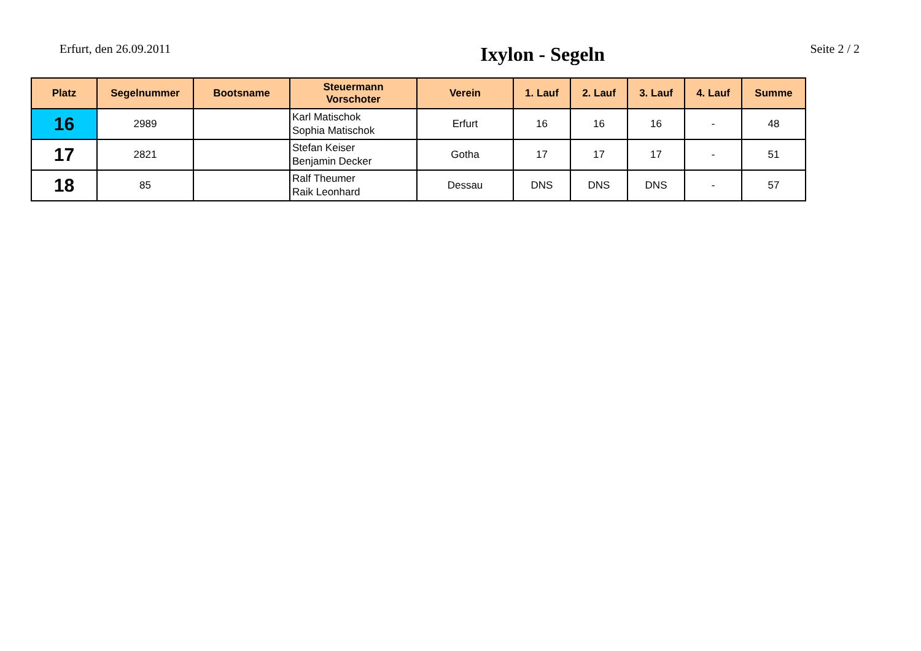Erfurt, den 26.09.2011
Ixylon - Segeln
Seite 2 / 2
| Platz | Segelnummer | Bootsname | Steuermann Vorschoter | Verein | 1. Lauf | 2. Lauf | 3. Lauf | 4. Lauf | Summe |
| --- | --- | --- | --- | --- | --- | --- | --- | --- | --- |
| 16 | 2989 | | Karl Matischok Sophia Matischok | Erfurt | 16 | 16 | 16 | - | 48 |
| 17 | 2821 | | Stefan Keiser Benjamin Decker | Gotha | 17 | 17 | 17 | - | 51 |
| 18 | 85 | | Ralf Theumer Raik Leonhard | Dessau | DNS | DNS | DNS | - | 57 |